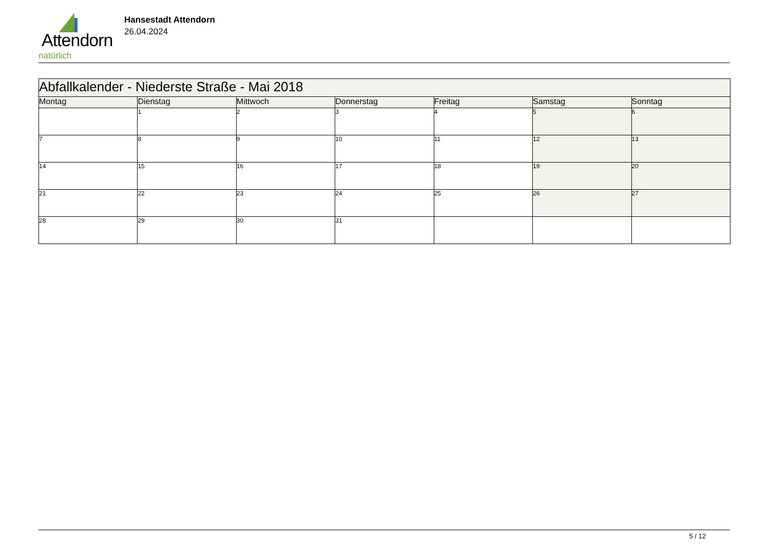Attendorn
natürlich
Hansestadt Attendorn
26.04.2024
| Abfallkalender - Niederste Straße - Mai 2018 | | | | | | |
| --- | --- | --- | --- | --- | --- | --- |
| Montag | Dienstag | Mittwoch | Donnerstag | Freitag | Samstag | Sonntag |
| | 1 | 2 | 3 | 4 | 5 | 6 |
| 7 | 8 | 9 | 10 | 11 | 12 | 13 |
| 14 | 15 | 16 | 17 | 18 | 19 | 20 |
| 21 | 22 | 23 | 24 | 25 | 26 | 27 |
| 28 | 29 | 30 | 31 | | | |
5 / 12